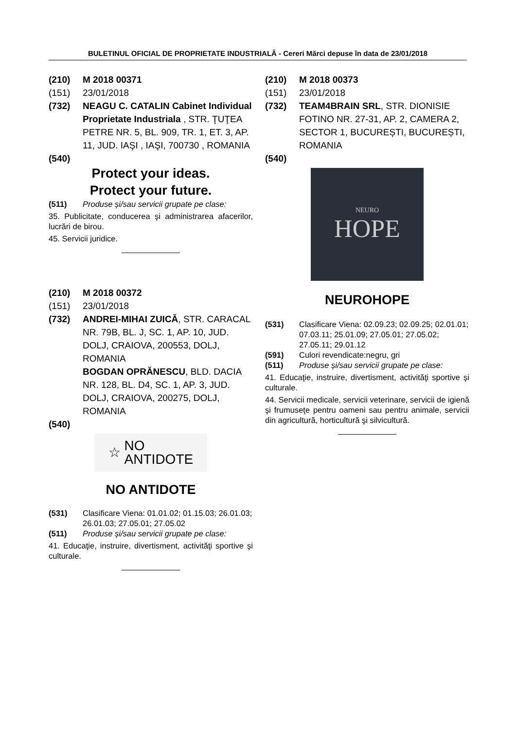BULETINUL OFICIAL DE PROPRIETATE INDUSTRIALĂ - Cereri Mărci depuse în data de 23/01/2018
(210) M 2018 00371
(151) 23/01/2018
(732) NEAGU C. CATALIN Cabinet Individual Proprietate Industriala , STR. ŢUŢEA PETRE NR. 5, BL. 909, TR. 1, ET. 3, AP. 11, JUD. IAŞI , IAŞI, 700730 , ROMANIA
(540)
Protect your ideas.
Protect your future.
(511) Produse și/sau servicii grupate pe clase:
35. Publicitate, conducerea şi administrarea afacerilor, lucrări de birou.
45. Servicii juridice.
(210) M 2018 00372
(151) 23/01/2018
(732) ANDREI-MIHAI ZUICĂ, STR. CARACAL NR. 79B, BL. J, SC. 1, AP. 10, JUD. DOLJ, CRAIOVA, 200553, DOLJ, ROMANIA
BOGDAN OPRĂNESCU, BLD. DACIA NR. 128, BL. D4, SC. 1, AP. 3, JUD. DOLJ, CRAIOVA, 200275, DOLJ, ROMANIA
(540)
☆ NO
ANTIDOTE
NO ANTIDOTE
(531) Clasificare Viena: 01.01.02; 01.15.03; 26.01.03; 26.01.03; 27.05.01; 27.05.02
(511) Produse și/sau servicii grupate pe clase:
41. Educaţie, instruire, divertisment, activităţi sportive şi culturale.
(210) M 2018 00373
(151) 23/01/2018
(732) TEAM4BRAIN SRL, STR. DIONISIE FOTINO NR. 27-31, AP. 2, CAMERA 2, SECTOR 1, BUCUREȘTI, BUCUREȘTI, ROMANIA
(540)
NEURO
HOPE
NEUROHOPE
(531) Clasificare Viena: 02.09.23; 02.09.25; 02.01.01; 07.03.11; 25.01.09; 27.05.01; 27.05.02; 27.05.11; 29.01.12
(591) Culori revendicate:negru, gri
(511) Produse și/sau servicii grupate pe clase:
41. Educaţie, instruire, divertisment, activităţi sportive şi culturale.
44. Servicii medicale, servicii veterinare, servicii de igienă şi frumuseţe pentru oameni sau pentru animale, servicii din agricultură, horticultură şi silvicultură.